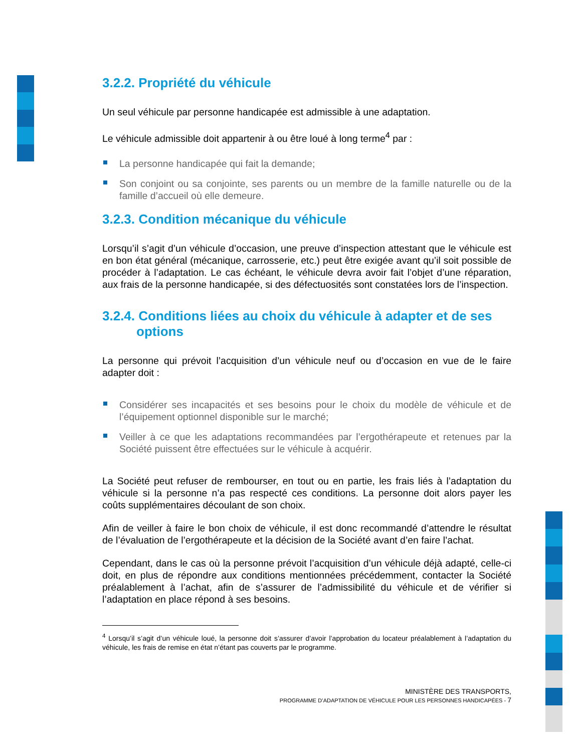3.2.2. Propriété du véhicule
Un seul véhicule par personne handicapée est admissible à une adaptation.
Le véhicule admissible doit appartenir à ou être loué à long terme<sup>4</sup> par :
La personne handicapée qui fait la demande;
Son conjoint ou sa conjointe, ses parents ou un membre de la famille naturelle ou de la famille d’accueil où elle demeure.
3.2.3. Condition mécanique du véhicule
Lorsqu’il s’agit d’un véhicule d’occasion, une preuve d’inspection attestant que le véhicule est en bon état général (mécanique, carrosserie, etc.) peut être exigée avant qu’il soit possible de procéder à l’adaptation. Le cas échéant, le véhicule devra avoir fait l’objet d’une réparation, aux frais de la personne handicapée, si des défectuosités sont constatées lors de l’inspection.
3.2.4. Conditions liées au choix du véhicule à adapter et de ses
options
La personne qui prévoit l’acquisition d’un véhicule neuf ou d’occasion en vue de le faire adapter doit :
Considérer ses incapacités et ses besoins pour le choix du modèle de véhicule et de l’équipement optionnel disponible sur le marché;
Veiller à ce que les adaptations recommandées par l’ergothérapeute et retenues par la Société puissent être effectuées sur le véhicule à acquérir.
La Société peut refuser de rembourser, en tout ou en partie, les frais liés à l’adaptation du véhicule si la personne n’a pas respecté ces conditions. La personne doit alors payer les coûts supplémentaires découlant de son choix.
Afin de veiller à faire le bon choix de véhicule, il est donc recommandé d’attendre le résultat de l’évaluation de l’ergothérapeute et la décision de la Société avant d’en faire l’achat.
Cependant, dans le cas où la personne prévoit l’acquisition d’un véhicule déjà adapté, celle-ci doit, en plus de répondre aux conditions mentionnées précédemment, contacter la Société préalablement à l’achat, afin de s’assurer de l’admissibilité du véhicule et de vérifier si l’adaptation en place répond à ses besoins.
<sup>4</sup> Lorsqu’il s’agit d’un véhicule loué, la personne doit s’assurer d’avoir l’approbation du locateur préalablement à l’adaptation du véhicule, les frais de remise en état n’étant pas couverts par le programme.
MINISTÈRE DES TRANSPORTS,
PROGRAMME D’ADAPTATION DE VÉHICULE POUR LES PERSONNES HANDICAPÉES - 7